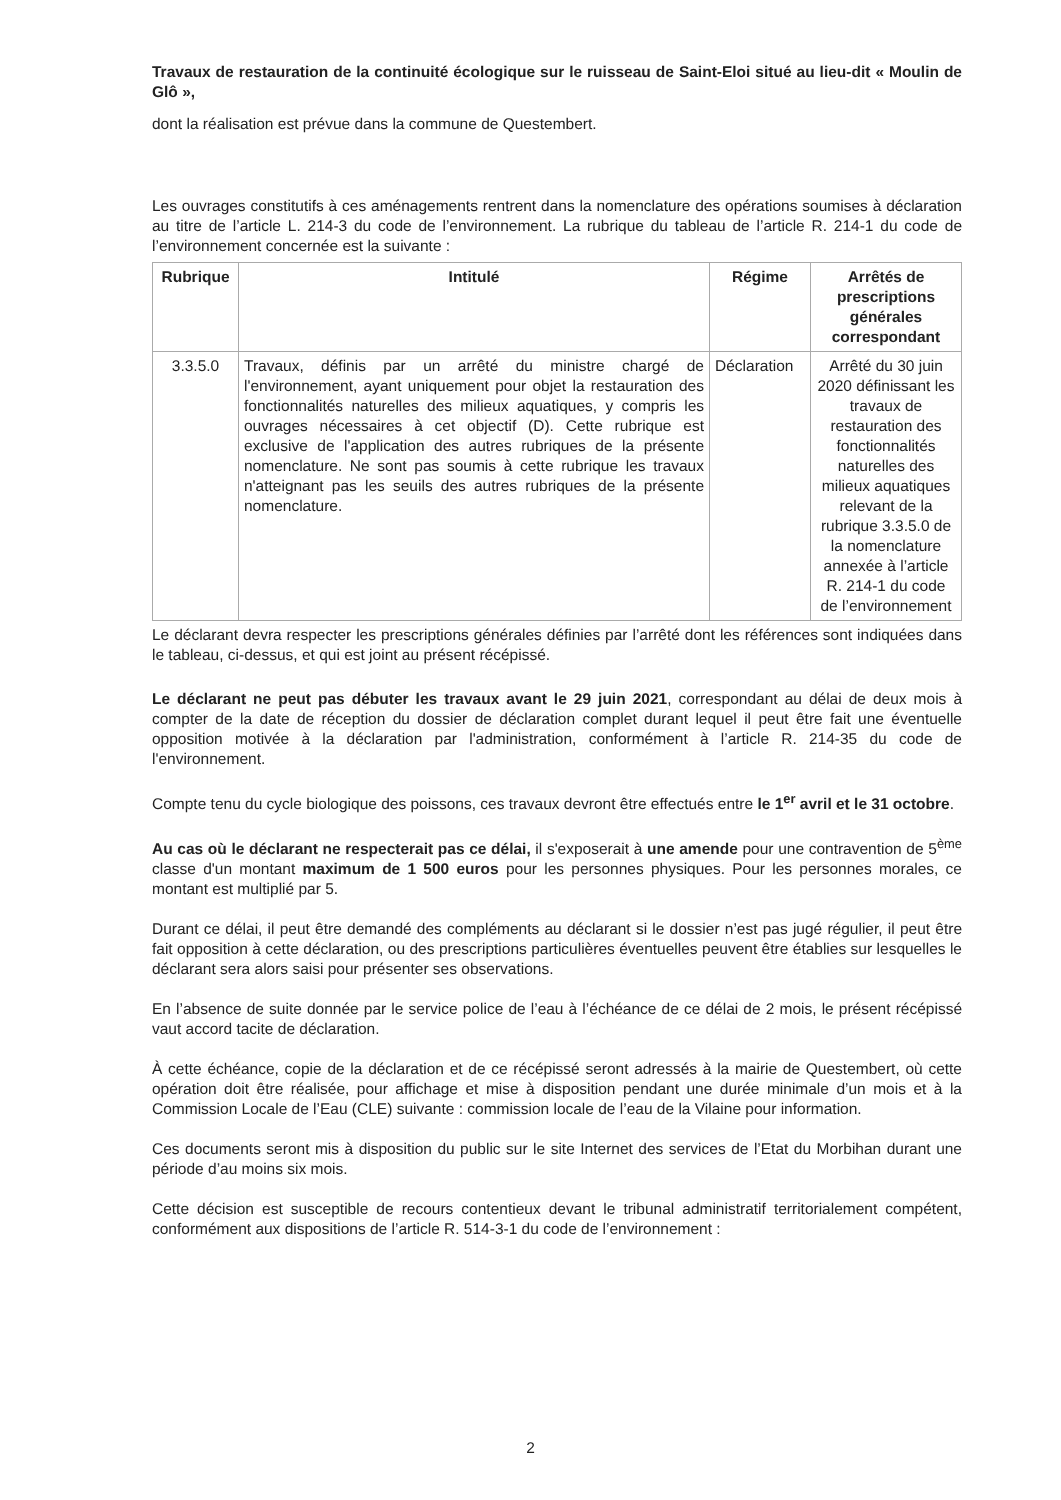Travaux de restauration de la continuité écologique sur le ruisseau de Saint-Eloi situé au lieu-dit « Moulin de Glô »,
dont la réalisation est prévue dans la commune de Questembert.
Les ouvrages constitutifs à ces aménagements rentrent dans la nomenclature des opérations soumises à déclaration au titre de l’article L. 214-3 du code de l’environnement. La rubrique du tableau de l’article R. 214-1 du code de l’environnement concernée est la suivante :
| Rubrique | Intitulé | Régime | Arrêtés de prescriptions générales correspondant |
| --- | --- | --- | --- |
| 3.3.5.0 | Travaux, définis par un arrêté du ministre chargé de l'environnement, ayant uniquement pour objet la restauration des fonctionnalités naturelles des milieux aquatiques, y compris les ouvrages nécessaires à cet objectif (D). Cette rubrique est exclusive de l'application des autres rubriques de la présente nomenclature. Ne sont pas soumis à cette rubrique les travaux n'atteignant pas les seuils des autres rubriques de la présente nomenclature. | Déclaration | Arrêté du 30 juin 2020 définissant les travaux de restauration des fonctionnalités naturelles des milieux aquatiques relevant de la rubrique 3.3.5.0 de la nomenclature annexée à l’article R. 214-1 du code de l’environnement |
Le déclarant devra respecter les prescriptions générales définies par l’arrêté dont les références sont indiquées dans le tableau, ci-dessus, et qui est joint au présent récépissé.
Le déclarant ne peut pas débuter les travaux avant le 29 juin 2021, correspondant au délai de deux mois à compter de la date de réception du dossier de déclaration complet durant lequel il peut être fait une éventuelle opposition motivée à la déclaration par l'administration, conformément à l’article R. 214-35 du code de l'environnement.
Compte tenu du cycle biologique des poissons, ces travaux devront être effectués entre le 1<sup>er</sup> avril et le 31 octobre.
Au cas où le déclarant ne respecterait pas ce délai, il s'exposerait à une amende pour une contravention de 5<sup>ème</sup> classe d'un montant maximum de 1 500 euros pour les personnes physiques. Pour les personnes morales, ce montant est multiplié par 5.
Durant ce délai, il peut être demandé des compléments au déclarant si le dossier n’est pas jugé régulier, il peut être fait opposition à cette déclaration, ou des prescriptions particulières éventuelles peuvent être établies sur lesquelles le déclarant sera alors saisi pour présenter ses observations.
En l’absence de suite donnée par le service police de l’eau à l’échéance de ce délai de 2 mois, le présent récépissé vaut accord tacite de déclaration.
À cette échéance, copie de la déclaration et de ce récépissé seront adressés à la mairie de Questembert, où cette opération doit être réalisée, pour affichage et mise à disposition pendant une durée minimale d’un mois et à la Commission Locale de l’Eau (CLE) suivante : commission locale de l’eau de la Vilaine pour information.
Ces documents seront mis à disposition du public sur le site Internet des services de l’Etat du Morbihan durant une période d’au moins six mois.
Cette décision est susceptible de recours contentieux devant le tribunal administratif territorialement compétent, conformément aux dispositions de l’article R. 514-3-1 du code de l’environnement :
2